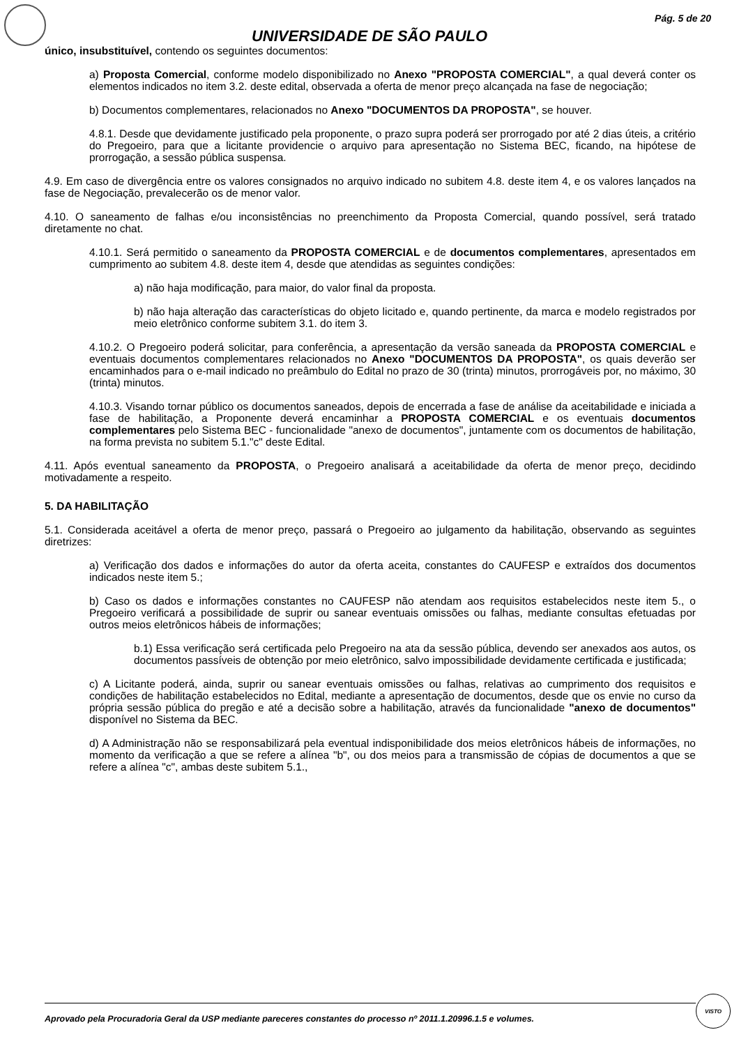Pág. 5 de 20
UNIVERSIDADE DE SÃO PAULO
único, insubstituível, contendo os seguintes documentos:
a) Proposta Comercial, conforme modelo disponibilizado no Anexo "PROPOSTA COMERCIAL", a qual deverá conter os elementos indicados no item 3.2. deste edital, observada a oferta de menor preço alcançada na fase de negociação;
b) Documentos complementares, relacionados no Anexo "DOCUMENTOS DA PROPOSTA", se houver.
4.8.1. Desde que devidamente justificado pela proponente, o prazo supra poderá ser prorrogado por até 2 dias úteis, a critério do Pregoeiro, para que a licitante providencie o arquivo para apresentação no Sistema BEC, ficando, na hipótese de prorrogação, a sessão pública suspensa.
4.9. Em caso de divergência entre os valores consignados no arquivo indicado no subitem 4.8. deste item 4, e os valores lançados na fase de Negociação, prevalecerão os de menor valor.
4.10. O saneamento de falhas e/ou inconsistências no preenchimento da Proposta Comercial, quando possível, será tratado diretamente no chat.
4.10.1. Será permitido o saneamento da PROPOSTA COMERCIAL e de documentos complementares, apresentados em cumprimento ao subitem 4.8. deste item 4, desde que atendidas as seguintes condições:
a) não haja modificação, para maior, do valor final da proposta.
b) não haja alteração das características do objeto licitado e, quando pertinente, da marca e modelo registrados por meio eletrônico conforme subitem 3.1. do item 3.
4.10.2. O Pregoeiro poderá solicitar, para conferência, a apresentação da versão saneada da PROPOSTA COMERCIAL e eventuais documentos complementares relacionados no Anexo "DOCUMENTOS DA PROPOSTA", os quais deverão ser encaminhados para o e-mail indicado no preâmbulo do Edital no prazo de 30 (trinta) minutos, prorrogáveis por, no máximo, 30 (trinta) minutos.
4.10.3. Visando tornar público os documentos saneados, depois de encerrada a fase de análise da aceitabilidade e iniciada a fase de habilitação, a Proponente deverá encaminhar a PROPOSTA COMERCIAL e os eventuais documentos complementares pelo Sistema BEC - funcionalidade "anexo de documentos", juntamente com os documentos de habilitação, na forma prevista no subitem 5.1."c" deste Edital.
4.11. Após eventual saneamento da PROPOSTA, o Pregoeiro analisará a aceitabilidade da oferta de menor preço, decidindo motivadamente a respeito.
5. DA HABILITAÇÃO
5.1. Considerada aceitável a oferta de menor preço, passará o Pregoeiro ao julgamento da habilitação, observando as seguintes diretrizes:
a) Verificação dos dados e informações do autor da oferta aceita, constantes do CAUFESP e extraídos dos documentos indicados neste item 5.;
b) Caso os dados e informações constantes no CAUFESP não atendam aos requisitos estabelecidos neste item 5., o Pregoeiro verificará a possibilidade de suprir ou sanear eventuais omissões ou falhas, mediante consultas efetuadas por outros meios eletrônicos hábeis de informações;
b.1) Essa verificação será certificada pelo Pregoeiro na ata da sessão pública, devendo ser anexados aos autos, os documentos passíveis de obtenção por meio eletrônico, salvo impossibilidade devidamente certificada e justificada;
c) A Licitante poderá, ainda, suprir ou sanear eventuais omissões ou falhas, relativas ao cumprimento dos requisitos e condições de habilitação estabelecidos no Edital, mediante a apresentação de documentos, desde que os envie no curso da própria sessão pública do pregão e até a decisão sobre a habilitação, através da funcionalidade "anexo de documentos" disponível no Sistema da BEC.
d) A Administração não se responsabilizará pela eventual indisponibilidade dos meios eletrônicos hábeis de informações, no momento da verificação a que se refere a alínea "b", ou dos meios para a transmissão de cópias de documentos a que se refere a alínea "c", ambas deste subitem 5.1.,
Aprovado pela Procuradoria Geral da USP mediante pareceres constantes do processo nº 2011.1.20996.1.5 e volumes.
VISTO